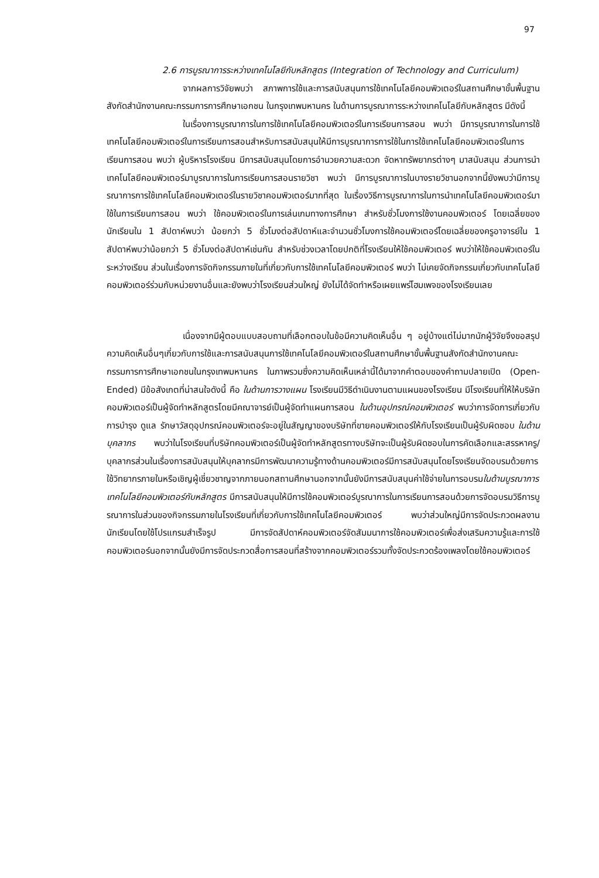97
2.6 การบูรณาการระหว่างเทคโนโลยีกับหลักสูตร (Integration of Technology and Curriculum)
จากผลการวิจัยพบว่า สภาพการใช้และการสนับสนุนการใช้เทคโนโลยีคอมพิวเตอร์ในสถานศึกษาขั้นพื้นฐาน สังกัดสำนักงานคณะกรรมการการศึกษาเอกชน ในกรุงเทพมหานคร ในด้านการบูรณาการระหว่างเทคโนโลยีกับหลักสูตร มีดังนี้
ในเรื่องการบูรณาการในการใช้เทคโนโลยีคอมพิวเตอร์ในการเรียนการสอน พบว่า มีการบูรณาการในการใช้เทคโนโลยีคอมพิวเตอร์ในการเรียนการสอนสำหรับการสนับสนุนให้มีการบูรณาการการใช้ในการใช้เทคโนโลยีคอมพิวเตอร์ในการเรียนการสอน พบว่า ผู้บริหารโรงเรียน มีการสนับสนุนโดยการอำนวยความสะดวก จัดหาทรัพยากรต่างๆ มาสนับสนุน ส่วนการนำเทคโนโลยีคอมพิวเตอร์มาบูรณาการในการเรียนการสอนรายวิชา พบว่า มีการบูรณาการในบางรายวิชานอกจากนี้ยังพบว่ามีการบูรณาการการใช้เทคโนโลยีคอมพิวเตอร์ในรายวิชาคอมพิวเตอร์มากที่สุด ในเรื่องวิธีการบูรณาการในการนำเทคโนโลยีคอมพิวเตอร์มาใช้ในการเรียนการสอน พบว่า ใช้คอมพิวเตอร์ในการเล่นเกมทางการศึกษา สำหรับชั่วโมงการใช้งานคอมพิวเตอร์ โดยเฉลี่ยของนักเรียนใน 1 สัปดาห์พบว่า น้อยกว่า 5 ชั่วโมงต่อสัปดาห์และจำนวนชั่วโมงการใช้คอมพิวเตอร์โดยเฉลี่ยของครูอาจารย์ใน 1 สัปดาห์พบว่าน้อยกว่า 5 ชั่วโมงต่อสัปดาห์เช่นกัน สำหรับช่วงเวลาโดยปกติที่โรงเรียนให้ใช้คอมพิวเตอร์ พบว่าให้ใช้คอมพิวเตอร์ในระหว่างเรียน ส่วนในเรื่องการจัดกิจกรรมภายในที่เกี่ยวกับการใช้เทคโนโลยีคอมพิวเตอร์ พบว่า ไม่เคยจัดกิจกรรมเกี่ยวกับเทคโนโลยีคอมพิวเตอร์ร่วมกับหน่วยงานอื่นและยังพบว่าโรงเรียนส่วนใหญ่ ยังไม่ได้จัดทำหรือเผยแพร่โฮมเพจของโรงเรียนเลย
เนื่องจากมีผู้ตอบแบบสอบถามที่เลือกตอบในข้อมีความคิดเห็นอื่น ๆ อยู่บ้างแต่ไม่มากนักผู้วิจัยจึงขอสรุปความคิดเห็นอื่นๆเกี่ยวกับการใช้และการสนับสนุนการใช้เทคโนโลยีคอมพิวเตอร์ในสถานศึกษาขั้นพื้นฐานสังกัดสำนักงานคณะกรรมการการศึกษาเอกชนในกรุงเทพมหานคร ในภาพรวมซึ่งความคิดเห็นเหล่านี้ได้มาจากคำตอบของคำถามปลายเปิด (Open-Ended) มีข้อสังเกตที่น่าสนใจดังนี้ คือ ในด้านการวางแผน โรงเรียนมีวิธีดำเนินงานตามแผนของโรงเรียน มีโรงเรียนที่ให้ให้บริษัทคอมพิวเตอร์เป็นผู้จัดทำหลักสูตรโดยมีคณาจารย์เป็นผู้จัดทำแผนการสอน ในด้านอุปกรณ์คอมพิวเตอร์ พบว่าการจัดการเกี่ยวกับการบำรุง ดูแล รักษาวัสดุอุปกรณ์คอมพิวเตอร์จะอยู่ในสัญญาของบริษัทที่ขายคอมพิวเตอร์ให้กับโรงเรียนเป็นผู้รับผิดชอบ ในด้านบุคลากร พบว่าในโรงเรียนที่บริษัทคอมพิวเตอร์เป็นผู้จัดทำหลักสูตรทางบริษัทจะเป็นผู้รับผิดชอบในการคัดเลือกและสรรหาครู/ บุคลากรส่วนในเรื่องการสนับสนุนให้บุคลากรมีการพัฒนาความรู้ทางด้านคอมพิวเตอร์มีการสนับสนุนโดยโรงเรียนจัดอบรมด้วยการใช้วิทยากรภายในหรือเชิญผู้เชี่ยวชาญจากภายนอกสถานศึกษานอกจากนั้นยังมีการสนับสนุนค่าใช้จ่ายในการอบรมในด้านบูรณาการเทคโนโลยีคอมพิวเตอร์กับหลักสูตร มีการสนับสนุนให้มีการใช้คอมพิวเตอร์บูรณาการในการเรียนการสอนด้วยการจัดอบรมวิธีการบูรณาการในส่วนของกิจกรรมภายในโรงเรียนที่เกี่ยวกับการใช้เทคโนโลยีคอมพิวเตอร์ พบว่าส่วนใหญ่มีการจัดประกวดผลงานนักเรียนโดยใช้โปรแกรมสำเร็จรูป มีการจัดสัปดาห์คอมพิวเตอร์จัดสัมมนาการใช้คอมพิวเตอร์เพื่อส่งเสริมความรู้และการใช้คอมพิวเตอร์นอกจากนั้นยังมีการจัดประกวดสื่อการสอนที่สร้างจากคอมพิวเตอร์รวมทั้งจัดประกวดร้องเพลงโดยใช้คอมพิวเตอร์